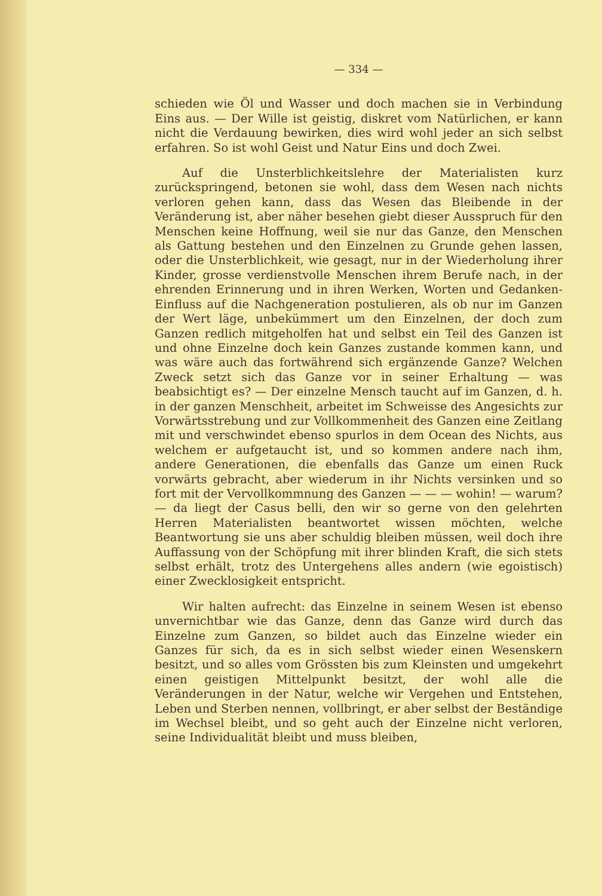— 334 —
schieden wie Öl und Wasser und doch machen sie in Verbindung Eins aus. — Der Wille ist geistig, diskret vom Natürlichen, er kann nicht die Verdauung bewirken, dies wird wohl jeder an sich selbst erfahren. So ist wohl Geist und Natur Eins und doch Zwei.
Auf die Unsterblichkeitslehre der Materialisten kurz zurückspringend, betonen sie wohl, dass dem Wesen nach nichts verloren gehen kann, dass das Wesen das Bleibende in der Veränderung ist, aber näher besehen giebt dieser Ausspruch für den Menschen keine Hoffnung, weil sie nur das Ganze, den Menschen als Gattung bestehen und den Einzelnen zu Grunde gehen lassen, oder die Unsterblichkeit, wie gesagt, nur in der Wiederholung ihrer Kinder, grosse verdienstvolle Menschen ihrem Berufe nach, in der ehrenden Erinnerung und in ihren Werken, Worten und Gedanken-Einfluss auf die Nachgeneration postulieren, als ob nur im Ganzen der Wert läge, unbekümmert um den Einzelnen, der doch zum Ganzen redlich mitgeholfen hat und selbst ein Teil des Ganzen ist und ohne Einzelne doch kein Ganzes zustande kommen kann, und was wäre auch das fortwährend sich ergänzende Ganze? Welchen Zweck setzt sich das Ganze vor in seiner Erhaltung — was beabsichtigt es? — Der einzelne Mensch taucht auf im Ganzen, d. h. in der ganzen Menschheit, arbeitet im Schweisse des Angesichts zur Vorwärtsstrebung und zur Vollkommenheit des Ganzen eine Zeitlang mit und verschwindet ebenso spurlos in dem Ocean des Nichts, aus welchem er aufgetaucht ist, und so kommen andere nach ihm, andere Generationen, die ebenfalls das Ganze um einen Ruck vorwärts gebracht, aber wiederum in ihr Nichts versinken und so fort mit der Vervollkommnung des Ganzen — — — wohin! — warum? — da liegt der Casus belli, den wir so gerne von den gelehrten Herren Materialisten beantwortet wissen möchten, welche Beantwortung sie uns aber schuldig bleiben müssen, weil doch ihre Auffassung von der Schöpfung mit ihrer blinden Kraft, die sich stets selbst erhält, trotz des Untergehens alles andern (wie egoistisch) einer Zwecklosigkeit entspricht.
Wir halten aufrecht: das Einzelne in seinem Wesen ist ebenso unvernichtbar wie das Ganze, denn das Ganze wird durch das Einzelne zum Ganzen, so bildet auch das Einzelne wieder ein Ganzes für sich, da es in sich selbst wieder einen Wesenskern besitzt, und so alles vom Grössten bis zum Kleinsten und umgekehrt einen geistigen Mittelpunkt besitzt, der wohl alle die Veränderungen in der Natur, welche wir Vergehen und Entstehen, Leben und Sterben nennen, vollbringt, er aber selbst der Beständige im Wechsel bleibt, und so geht auch der Einzelne nicht verloren, seine Individualität bleibt und muss bleiben,